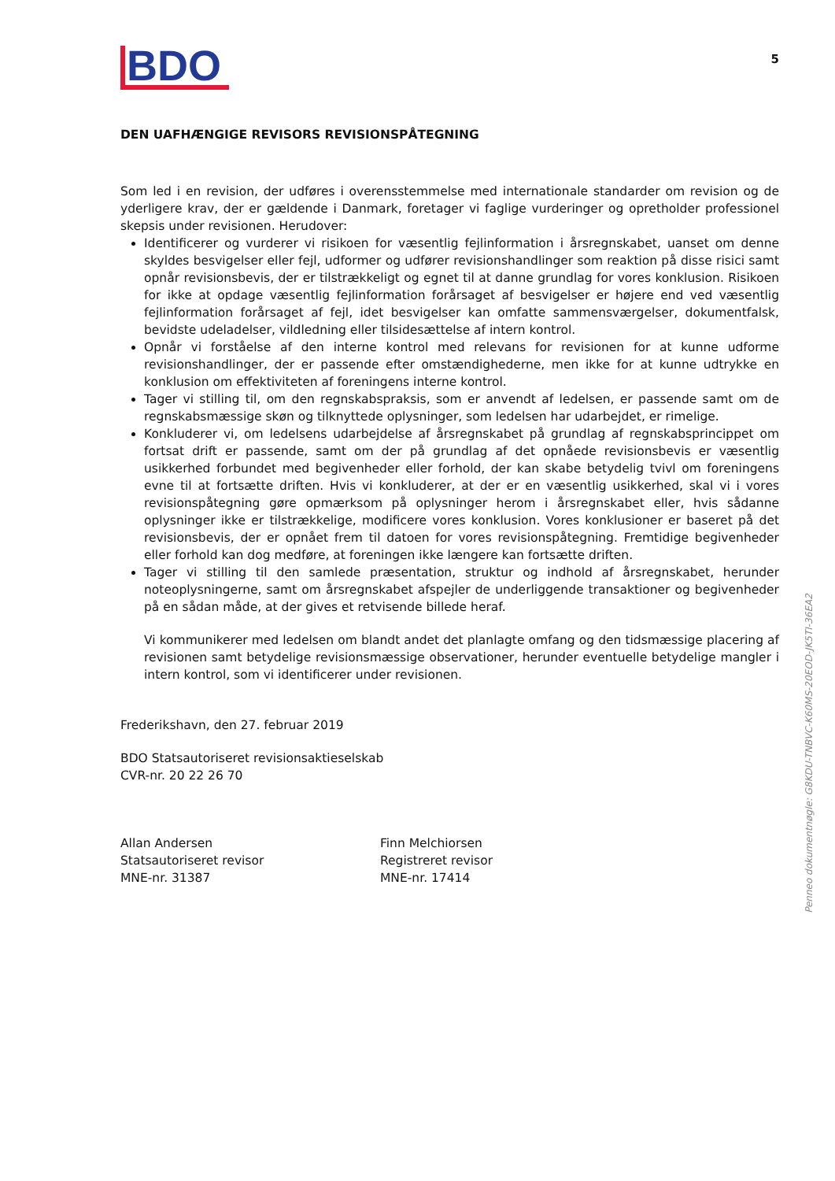BDO
5
DEN UAFHÆNGIGE REVISORS REVISIONSPÅTEGNING
Som led i en revision, der udføres i overensstemmelse med internationale standarder om revision og de yderligere krav, der er gældende i Danmark, foretager vi faglige vurderinger og opretholder professionel skepsis under revisionen. Herudover:
Identificerer og vurderer vi risikoen for væsentlig fejlinformation i årsregnskabet, uanset om denne skyldes besvigelser eller fejl, udformer og udfører revisionshandlinger som reaktion på disse risici samt opnår revisionsbevis, der er tilstrækkeligt og egnet til at danne grundlag for vores konklusion. Risikoen for ikke at opdage væsentlig fejlinformation forårsaget af besvigelser er højere end ved væsentlig fejlinformation forårsaget af fejl, idet besvigelser kan omfatte sammensværgelser, dokumentfalsk, bevidste udeladelser, vildledning eller tilsidesættelse af intern kontrol.
Opnår vi forståelse af den interne kontrol med relevans for revisionen for at kunne udforme revisionshandlinger, der er passende efter omstændighederne, men ikke for at kunne udtrykke en konklusion om effektiviteten af foreningens interne kontrol.
Tager vi stilling til, om den regnskabspraksis, som er anvendt af ledelsen, er passende samt om de regnskabsmæssige skøn og tilknyttede oplysninger, som ledelsen har udarbejdet, er rimelige.
Konkluderer vi, om ledelsens udarbejdelse af årsregnskabet på grundlag af regnskabsprincippet om fortsat drift er passende, samt om der på grundlag af det opnåede revisionsbevis er væsentlig usikkerhed forbundet med begivenheder eller forhold, der kan skabe betydelig tvivl om foreningens evne til at fortsætte driften. Hvis vi konkluderer, at der er en væsentlig usikkerhed, skal vi i vores revisionspåtegning gøre opmærksom på oplysninger herom i årsregnskabet eller, hvis sådanne oplysninger ikke er tilstrækkelige, modificere vores konklusion. Vores konklusioner er baseret på det revisionsbevis, der er opnået frem til datoen for vores revisionspåtegning. Fremtidige begivenheder eller forhold kan dog medføre, at foreningen ikke længere kan fortsætte driften.
Tager vi stilling til den samlede præsentation, struktur og indhold af årsregnskabet, herunder noteoplysningerne, samt om årsregnskabet afspejler de underliggende transaktioner og begivenheder på en sådan måde, at der gives et retvisende billede heraf.
Vi kommunikerer med ledelsen om blandt andet det planlagte omfang og den tidsmæssige placering af revisionen samt betydelige revisionsmæssige observationer, herunder eventuelle betydelige mangler i intern kontrol, som vi identificerer under revisionen.
Frederikshavn, den 27. februar 2019
BDO Statsautoriseret revisionsaktieselskab
CVR-nr. 20 22 26 70
Allan Andersen
Statsautoriseret revisor
MNE-nr. 31387
Finn Melchiorsen
Registreret revisor
MNE-nr. 17414
Penneo dokumentnøgle: G8KDU-TNBVC-K60MS-20EOD-JK5TI-36EA2